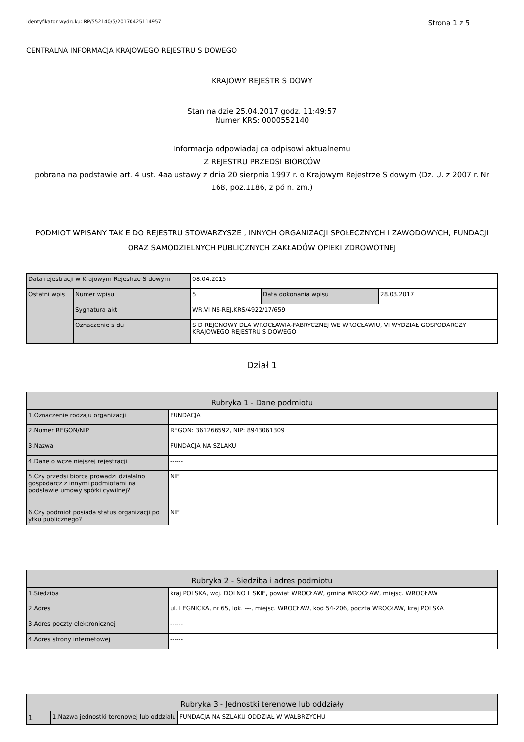Identyfikator wydruku: RP/552140/5/20170425114957 Strona 1 z 5
CENTRALNA INFORMACJA KRAJOWEGO REJESTRU S DOWEGO
KRAJOWY REJESTR S DOWY
Stan na dzie 25.04.2017 godz. 11:49:57
Numer KRS: 0000552140
Informacja odpowiadaj ca odpisowi aktualnemu
Z REJESTRU PRZEDSI BIORCÓW
pobrana na podstawie art. 4 ust. 4aa ustawy z dnia 20 sierpnia 1997 r. o Krajowym Rejestrze S dowym (Dz. U. z 2007 r. Nr 168, poz.1186, z pó n. zm.)
PODMIOT WPISANY TAK E DO REJESTRU STOWARZYSZE , INNYCH ORGANIZACJI SPOŁECZNYCH I ZAWODOWYCH, FUNDACJI ORAZ SAMODZIELNYCH PUBLICZNYCH ZAKŁADÓW OPIEKI ZDROWOTNEJ
| Data rejestracji w Krajowym Rejestrze S dowym | | 08.04.2015 | | |
| Ostatni wpis | Numer wpisu | 5 | Data dokonania wpisu | 28.03.2017 |
| | Sygnatura akt | WR.VI NS-REJ.KRS/4922/17/659 | | |
| | Oznaczenie s du | S D REJONOWY DLA WROCŁAWIA-FABRYCZNEJ WE WROCŁAWIU, VI WYDZIAŁ GOSPODARCZY KRAJOWEGO REJESTRU S DOWEGO | | |
Dział 1
| Rubryka 1 - Dane podmiotu | |
| 1.Oznaczenie rodzaju organizacji | FUNDACJA |
| 2.Numer REGON/NIP | REGON: 361266592, NIP: 8943061309 |
| 3.Nazwa | FUNDACJA NA SZLAKU |
| 4.Dane o wcze niejszej rejestracji | ------ |
| 5.Czy przedsi biorca prowadzi działalno gospodarcz z innymi podmiotami na podstawie umowy spółki cywilnej? | NIE |
| 6.Czy podmiot posiada status organizacji po ytku publicznego? | NIE |
| Rubryka 2 - Siedziba i adres podmiotu | |
| 1.Siedziba | kraj POLSKA, woj. DOLNO L SKIE, powiat WROCŁAW, gmina WROCŁAW, miejsc. WROCŁAW |
| 2.Adres | ul. LEGNICKA, nr 65, lok. ---, miejsc. WROCŁAW, kod 54-206, poczta WROCŁAW, kraj POLSKA |
| 3.Adres poczty elektronicznej | ------ |
| 4.Adres strony internetowej | ------ |
| Rubryka 3 - Jednostki terenowe lub oddziały | | |
| 1 | 1.Nazwa jednostki terenowej lub oddziału | FUNDACJA NA SZLAKU ODDZIAŁ W WAŁBRZYCHU |